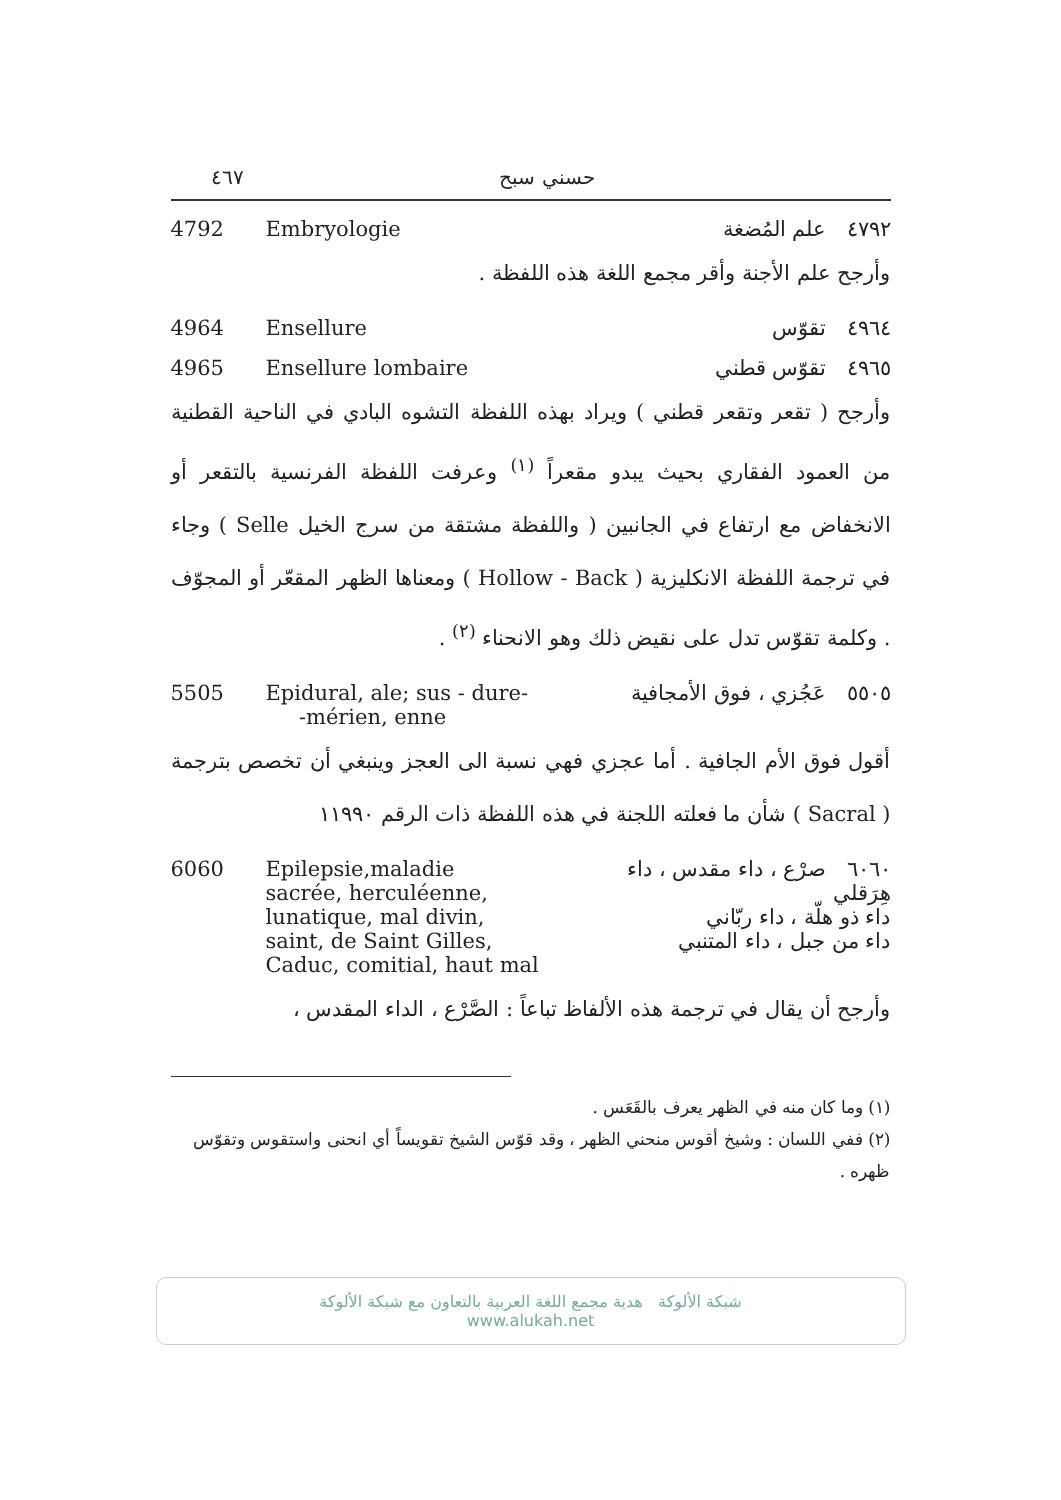٤٦٧ حسني سبح
4792 Embryologie ٤٧٩٢ علم المُضغة
وأرجح علم الأجنة وأقر مجمع اللغة هذه اللفظة .
4964 Ensellure ٤٩٦٤ تقوّس
4965 Ensellure lombaire ٤٩٦٥ تقوّس قطني
وأرجح ( تقعر وتقعر قطني ) ويراد بهذه اللفظة التشوه البادي في الناحية القطنية من العمود الفقاري بحيث يبدو مقعراً <sup>(١)</sup> وعرفت اللفظة الفرنسية بالتقعر أو الانخفاض مع ارتفاع في الجانبين ( واللفظة مشتقة من سرج الخيل Selle ) وجاء في ترجمة اللفظة الانكليزية ( Hollow - Back ) ومعناها الظهر المقعّر أو المجوّف . وكلمة تقوّس تدل على نقيض ذلك وهو الانحناء <sup>(٢)</sup> .
5505 Epidural, ale; sus - dure-
-mérien, enne ٥٥٠٥ عَجُزي ، فوق الأمجافية
أقول فوق الأم الجافية . أما عجزي فهي نسبة الى العجز وينبغي أن تخصص بترجمة ( Sacral ) شأن ما فعلته اللجنة في هذه اللفظة ذات الرقم ١١٩٩٠
6060 Epilepsie,maladie
sacrée, herculéenne,
lunatique, mal divin,
saint, de Saint Gilles,
Caduc, comitial, haut mal ٦٠٦٠ صرْع ، داء مقدس ، داء هِرَقلي
داء ذو هلّة ، داء ربّاني
داء من جبل ، داء المتنبي
وأرجح أن يقال في ترجمة هذه الألفاظ تباعاً : الصَّرْع ، الداء المقدس ،
(١) وما كان منه في الظهر يعرف بالقَعَس .
(٢) ففي اللسان : وشيخ أقوس منحني الظهر ، وقد قوّس الشيخ تقويساً أي انحنى واستقوس وتقوّس ظهره .
شبكة الألوكة هدية مجمع اللغة العربية بالتعاون مع شبكة الألوكة
www.alukah.net